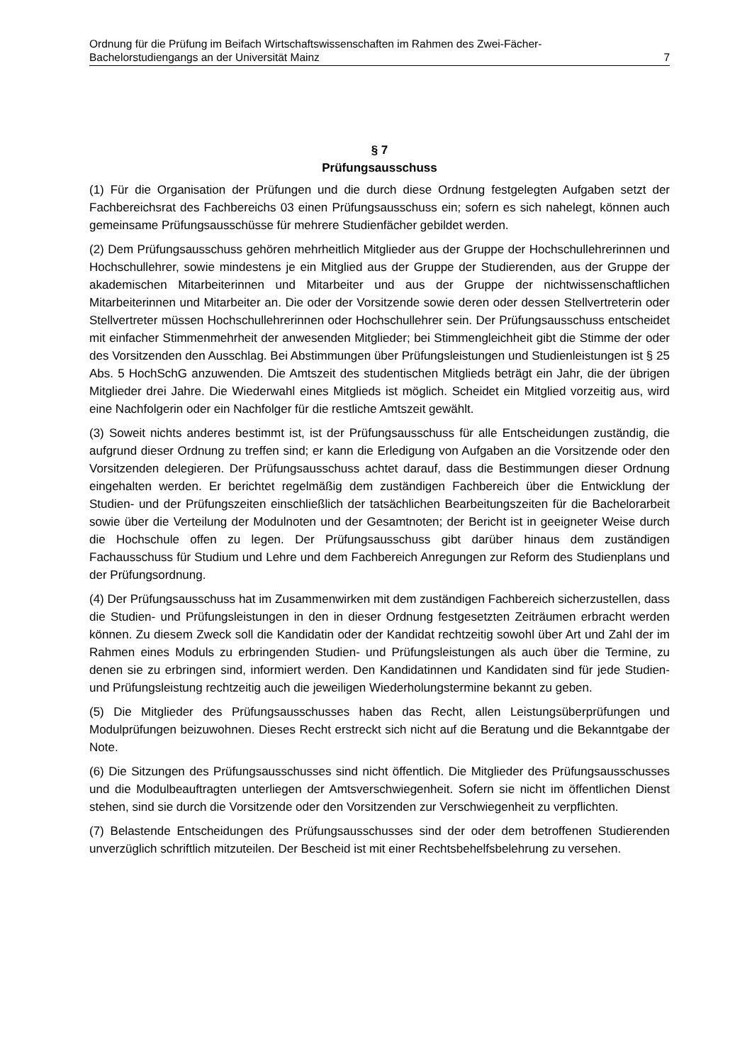Ordnung für die Prüfung im Beifach Wirtschaftswissenschaften im Rahmen des Zwei-Fächer-
Bachelorstudiengangs an der Universität Mainz 7
§ 7
Prüfungsausschuss
(1) Für die Organisation der Prüfungen und die durch diese Ordnung festgelegten Aufgaben setzt der Fachbereichsrat des Fachbereichs 03 einen Prüfungsausschuss ein; sofern es sich nahelegt, können auch gemeinsame Prüfungsausschüsse für mehrere Studienfächer gebildet werden.
(2) Dem Prüfungsausschuss gehören mehrheitlich Mitglieder aus der Gruppe der Hochschullehrerinnen und Hochschullehrer, sowie mindestens je ein Mitglied aus der Gruppe der Studierenden, aus der Gruppe der akademischen Mitarbeiterinnen und Mitarbeiter und aus der Gruppe der nichtwissenschaftlichen Mitarbeiterinnen und Mitarbeiter an. Die oder der Vorsitzende sowie deren oder dessen Stellvertreterin oder Stellvertreter müssen Hochschullehrerinnen oder Hochschullehrer sein. Der Prüfungsausschuss entscheidet mit einfacher Stimmenmehrheit der anwesenden Mitglieder; bei Stimmengleichheit gibt die Stimme der oder des Vorsitzenden den Ausschlag. Bei Abstimmungen über Prüfungsleistungen und Studienleistungen ist § 25 Abs. 5 HochSchG anzuwenden. Die Amtszeit des studentischen Mitglieds beträgt ein Jahr, die der übrigen Mitglieder drei Jahre. Die Wiederwahl eines Mitglieds ist möglich. Scheidet ein Mitglied vorzeitig aus, wird eine Nachfolgerin oder ein Nachfolger für die restliche Amtszeit gewählt.
(3) Soweit nichts anderes bestimmt ist, ist der Prüfungsausschuss für alle Entscheidungen zuständig, die aufgrund dieser Ordnung zu treffen sind; er kann die Erledigung von Aufgaben an die Vorsitzende oder den Vorsitzenden delegieren. Der Prüfungsausschuss achtet darauf, dass die Bestimmungen dieser Ordnung eingehalten werden. Er berichtet regelmäßig dem zuständigen Fachbereich über die Entwicklung der Studien- und der Prüfungszeiten einschließlich der tatsächlichen Bearbeitungszeiten für die Bachelorarbeit sowie über die Verteilung der Modulnoten und der Gesamtnoten; der Bericht ist in geeigneter Weise durch die Hochschule offen zu legen. Der Prüfungsausschuss gibt darüber hinaus dem zuständigen Fachausschuss für Studium und Lehre und dem Fachbereich Anregungen zur Reform des Studienplans und der Prüfungsordnung.
(4) Der Prüfungsausschuss hat im Zusammenwirken mit dem zuständigen Fachbereich sicherzustellen, dass die Studien- und Prüfungsleistungen in den in dieser Ordnung festgesetzten Zeiträumen erbracht werden können. Zu diesem Zweck soll die Kandidatin oder der Kandidat rechtzeitig sowohl über Art und Zahl der im Rahmen eines Moduls zu erbringenden Studien- und Prüfungsleistungen als auch über die Termine, zu denen sie zu erbringen sind, informiert werden. Den Kandidatinnen und Kandidaten sind für jede Studien- und Prüfungsleistung rechtzeitig auch die jeweiligen Wiederholungstermine bekannt zu geben.
(5) Die Mitglieder des Prüfungsausschusses haben das Recht, allen Leistungsüberprüfungen und Modulprüfungen beizuwohnen. Dieses Recht erstreckt sich nicht auf die Beratung und die Bekanntgabe der Note.
(6) Die Sitzungen des Prüfungsausschusses sind nicht öffentlich. Die Mitglieder des Prüfungsausschusses und die Modulbeauftragten unterliegen der Amtsverschwiegenheit. Sofern sie nicht im öffentlichen Dienst stehen, sind sie durch die Vorsitzende oder den Vorsitzenden zur Verschwiegenheit zu verpflichten.
(7) Belastende Entscheidungen des Prüfungsausschusses sind der oder dem betroffenen Studierenden unverzüglich schriftlich mitzuteilen. Der Bescheid ist mit einer Rechtsbehelfsbelehrung zu versehen.